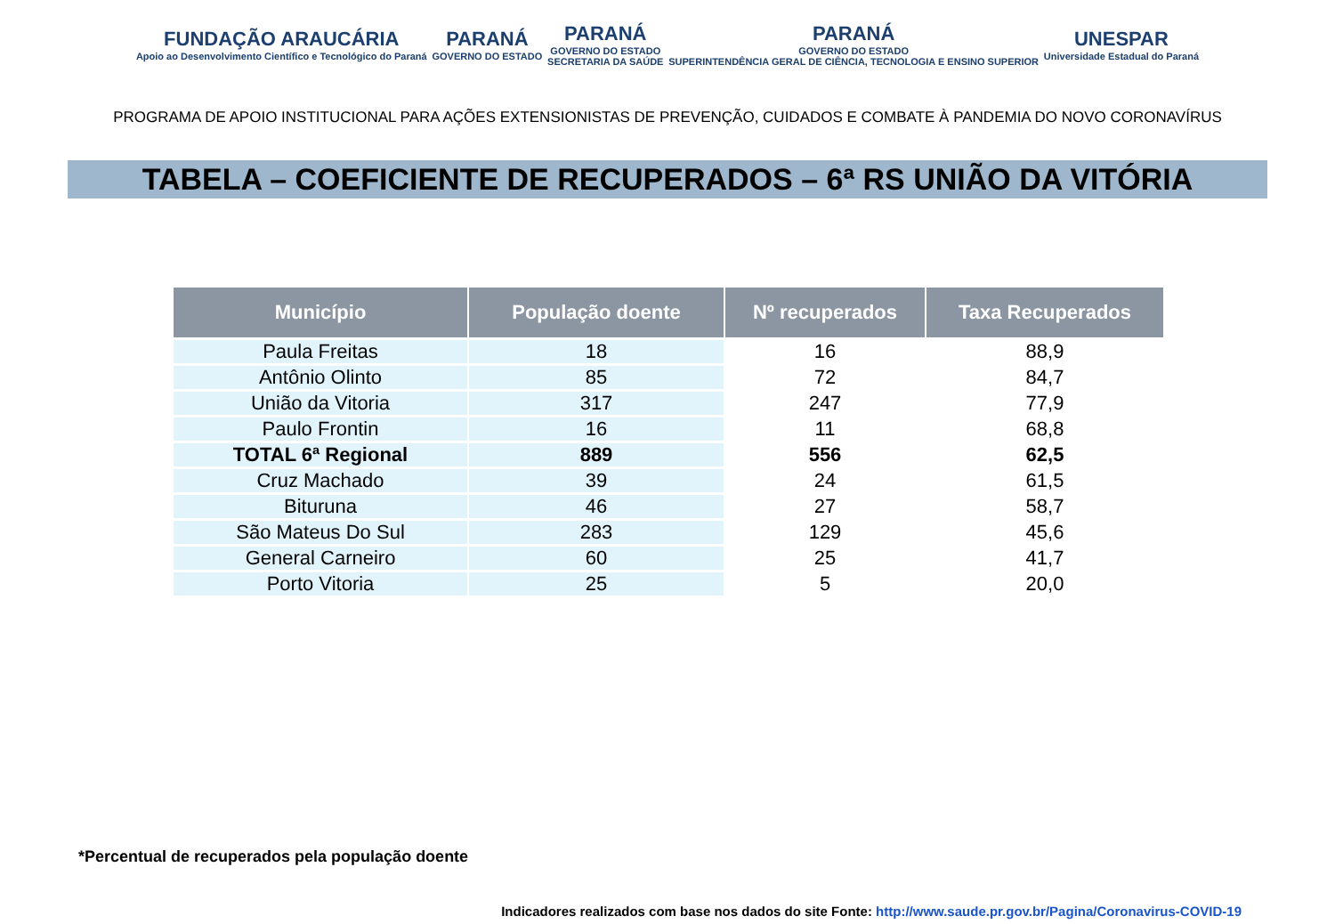FUNDAÇÃO ARAUCÁRIA
Apoio ao Desenvolvimento Científico e Tecnológico do Paraná
PARANÁ
GOVERNO DO ESTADO
PARANÁ
GOVERNO DO ESTADO
SECRETARIA DA SAÚDE
PARANÁ
GOVERNO DO ESTADO
SUPERINTENDÊNCIA GERAL DE CIÊNCIA, TECNOLOGIA E ENSINO SUPERIOR
UNESPAR
Universidade Estadual do Paraná
PROGRAMA DE APOIO INSTITUCIONAL PARA AÇÕES EXTENSIONISTAS DE PREVENÇÃO, CUIDADOS E COMBATE À PANDEMIA DO NOVO CORONAVÍRUS
TABELA – COEFICIENTE DE RECUPERADOS – 6ª RS UNIÃO DA VITÓRIA
| Município | População doente | Nº recuperados | Taxa Recuperados |
| --- | --- | --- | --- |
| Paula Freitas | 18 | 16 | 88,9 |
| Antônio Olinto | 85 | 72 | 84,7 |
| União da Vitoria | 317 | 247 | 77,9 |
| Paulo Frontin | 16 | 11 | 68,8 |
| TOTAL 6ª Regional | 889 | 556 | 62,5 |
| Cruz Machado | 39 | 24 | 61,5 |
| Bituruna | 46 | 27 | 58,7 |
| São Mateus Do Sul | 283 | 129 | 45,6 |
| General Carneiro | 60 | 25 | 41,7 |
| Porto Vitoria | 25 | 5 | 20,0 |
*Percentual de recuperados pela população doente
Indicadores realizados com base nos dados do site Fonte: http://www.saude.pr.gov.br/Pagina/Coronavirus-COVID-19